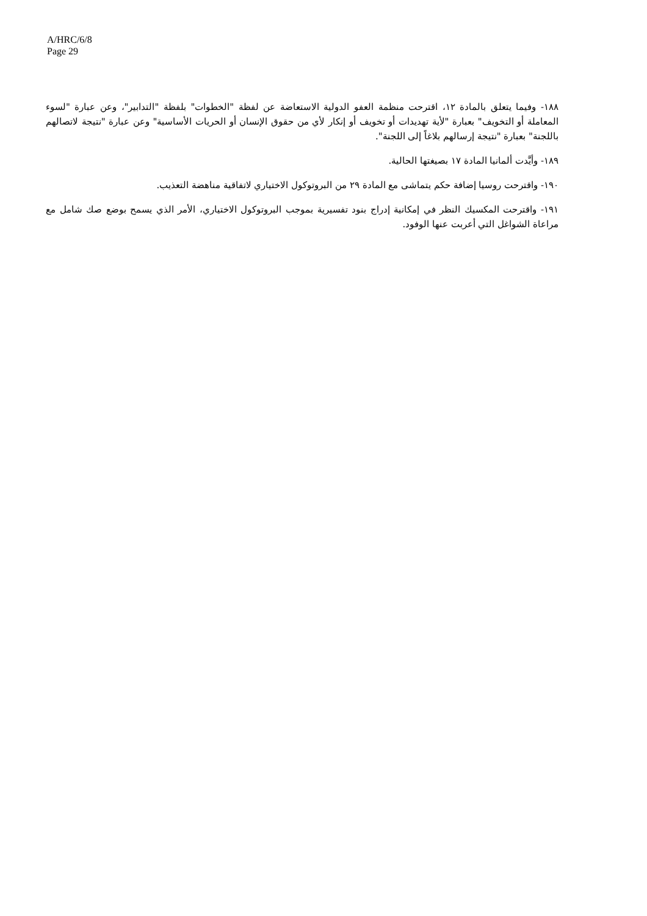A/HRC/6/8
Page 29
١٨٨- وفيما يتعلق بالمادة ١٢، اقترحت منظمة العفو الدولية الاستعاضة عن لفظة "الخطوات" بلفظة "التدابير"، وعن عبارة "لسوء المعاملة أو التخويف" بعبارة "لأية تهديدات أو تخويف أو إنكار لأي من حقوق الإنسان أو الحريات الأساسية" وعن عبارة "نتيجة لاتصالهم باللجنة" بعبارة "نتيجة إرسالهم بلاغاً إلى اللجنة".
١٨٩- وأيَّدت ألمانيا المادة ١٧ بصيغتها الحالية.
١٩٠- واقترحت روسيا إضافة حكم يتماشى مع المادة ٢٩ من البروتوكول الاختياري لاتفاقية مناهضة التعذيب.
١٩١- واقترحت المكسيك النظر في إمكانية إدراج بنود تفسيرية بموجب البروتوكول الاختياري، الأمر الذي يسمح بوضع صك شامل مع مراعاة الشواغل التي أعربت عنها الوفود.